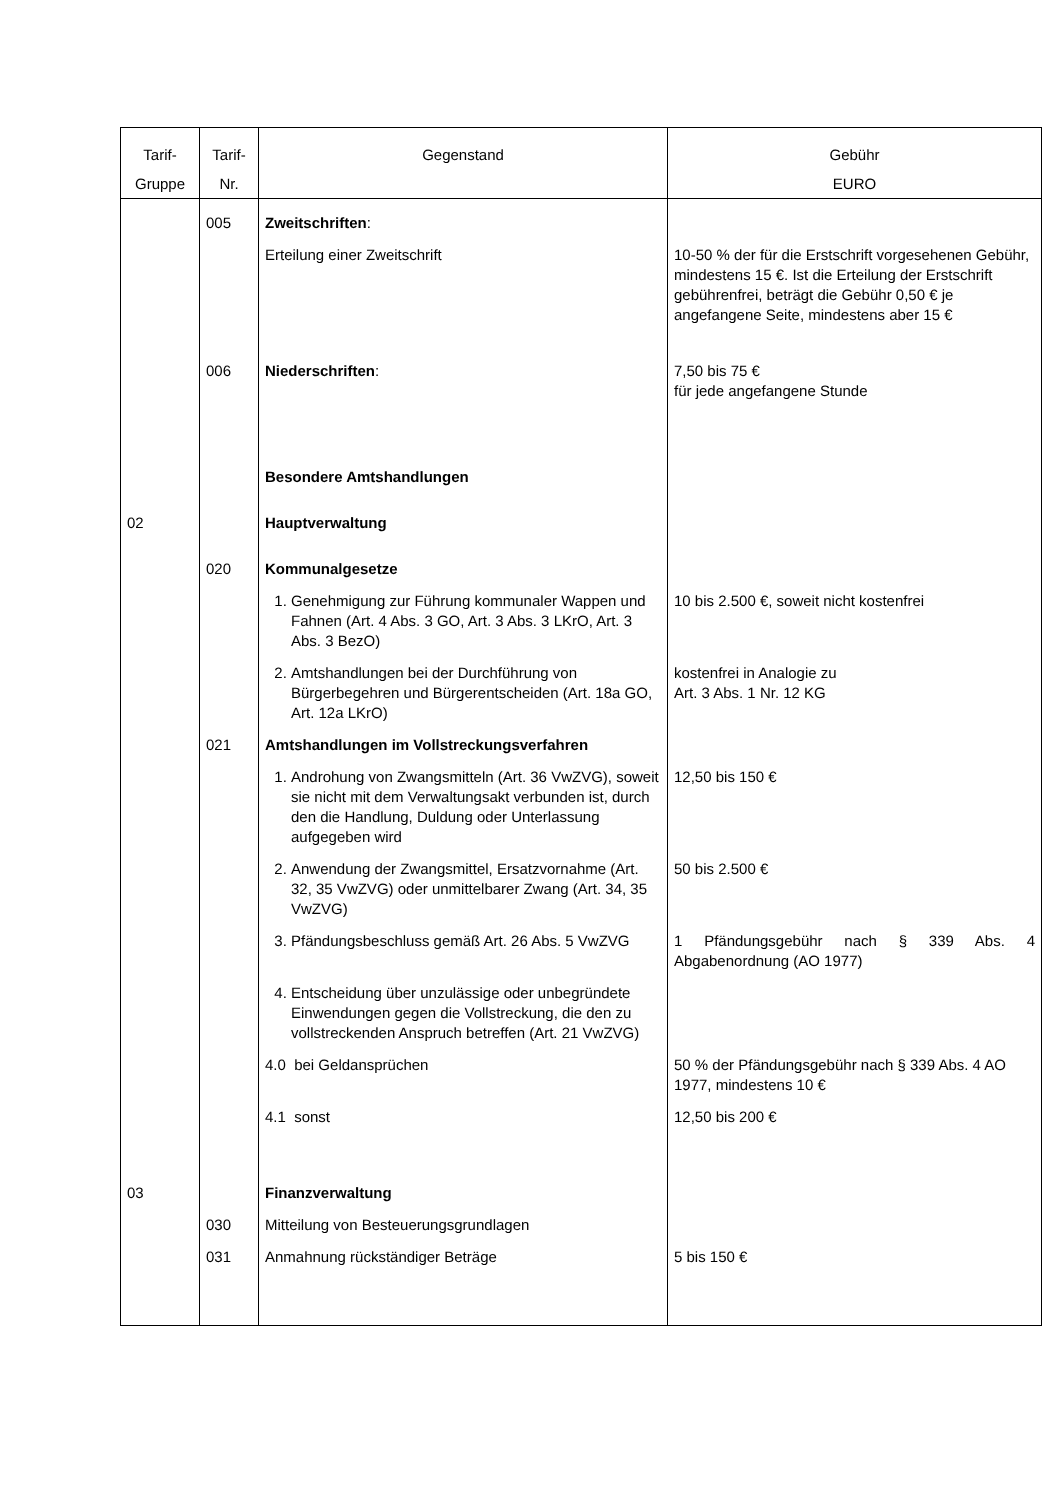| Tarif- Gruppe | Tarif- Nr. | Gegenstand | Gebühr EURO |
| --- | --- | --- | --- |
| | 005 | Zweitschriften : | |
| | | Erteilung einer Zweitschrift | 10-50 % der für die Erstschrift vorgesehenen Gebühr, mindestens 15 €. Ist die Erteilung der Erstschrift gebührenfrei, beträgt die Gebühr 0,50 € je angefangene Seite, mindestens aber 15 € |
| | 006 | Niederschriften : | 7,50 bis 75 € für jede angefangene Stunde |
| | | Besondere Amtshandlungen | |
| 02 | | Hauptverwaltung | |
| | 020 | Kommunalgesetze | |
| | | 1. Genehmigung zur Führung kommunaler Wappen und Fahnen (Art. 4 Abs. 3 GO, Art. 3 Abs. 3 LKrO, Art. 3 Abs. 3 BezO) | 10 bis 2.500 €, soweit nicht kostenfrei |
| | | 2. Amtshandlungen bei der Durchführung von Bürgerbegehren und Bürgerentscheiden (Art. 18a GO, Art. 12a LKrO) | kostenfrei in Analogie zu Art. 3 Abs. 1 Nr. 12 KG |
| | 021 | Amtshandlungen im Vollstreckungsverfahren | |
| | | 1. Androhung von Zwangsmitteln (Art. 36 VwZVG), soweit sie nicht mit dem Verwaltungsakt verbunden ist, durch den die Handlung, Duldung oder Unterlassung aufgegeben wird | 12,50 bis 150 € |
| | | 2. Anwendung der Zwangsmittel, Ersatzvornahme (Art. 32, 35 VwZVG) oder unmittelbarer Zwang (Art. 34, 35 VwZVG) | 50 bis 2.500 € |
| | | 3. Pfändungsbeschluss gemäß Art. 26 Abs. 5 VwZVG | 1 Pfändungsgebühr nach § 339 Abs. 4 Abgabenordnung (AO 1977) |
| | | 4. Entscheidung über unzulässige oder unbegründete Einwendungen gegen die Vollstreckung, die den zu vollstreckenden Anspruch betreffen (Art. 21 VwZVG) | |
| | | 4.0 bei Geldansprüchen | 50 % der Pfändungsgebühr nach § 339 Abs. 4 AO 1977, mindestens 10 € |
| | | 4.1 sonst | 12,50 bis 200 € |
| 03 | | Finanzverwaltung | |
| | 030 | Mitteilung von Besteuerungsgrundlagen | |
| | 031 | Anmahnung rückständiger Beträge | 5 bis 150 € |